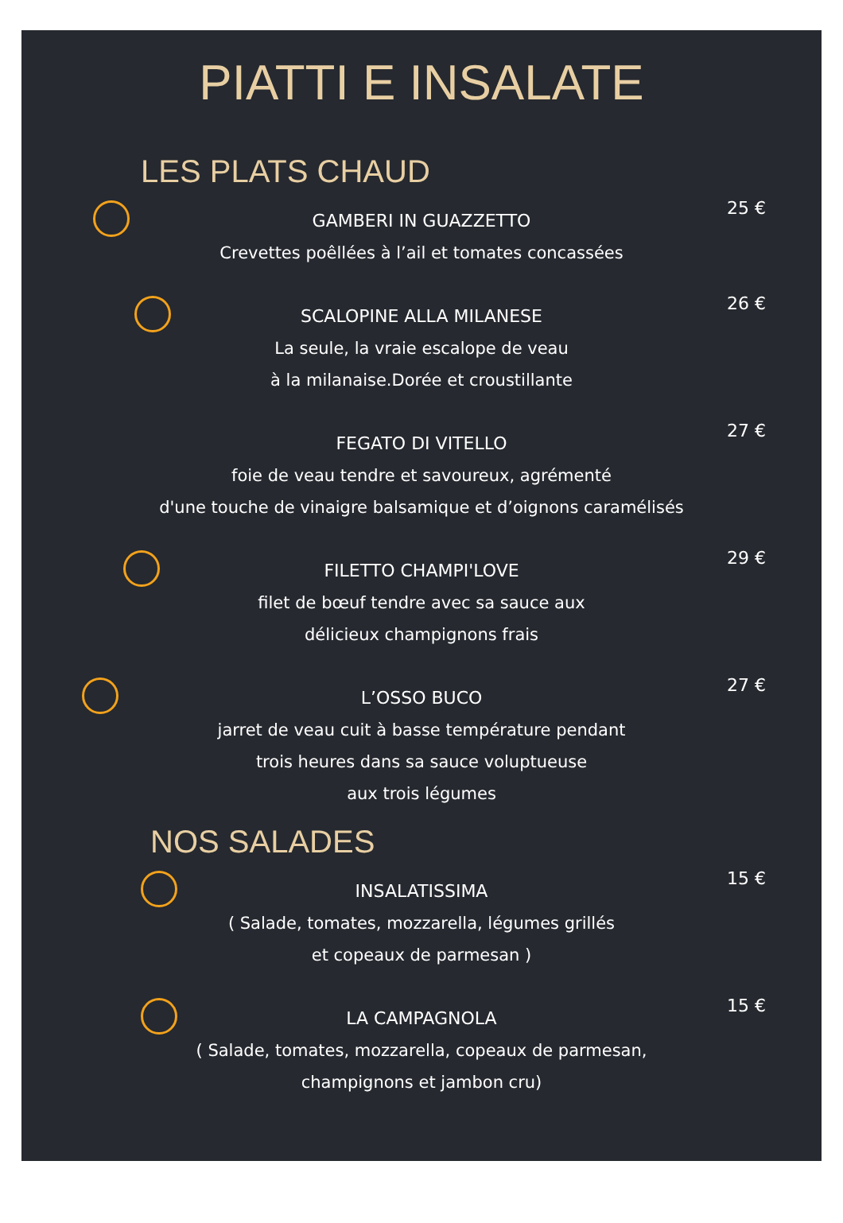PIATTI E INSALATE
LES PLATS CHAUD
25 €
GAMBERI IN GUAZZETTO
Crevettes poêllées à l’ail et tomates concassées
26 €
SCALOPINE ALLA MILANESE
La seule, la vraie escalope de veau
à la milanaise.Dorée et croustillante
27 €
FEGATO DI VITELLO
foie de veau tendre et savoureux, agrémenté
d'une touche de vinaigre balsamique et d’oignons caramélisés
29 €
FILETTO CHAMPI'LOVE
filet de bœuf tendre avec sa sauce aux
délicieux champignons frais
27 €
L’OSSO BUCO
jarret de veau cuit à basse température pendant
trois heures dans sa sauce voluptueuse
aux trois légumes
NOS SALADES
15 €
INSALATISSIMA
( Salade, tomates, mozzarella, légumes grillés
et copeaux de parmesan )
15 €
LA CAMPAGNOLA
( Salade, tomates, mozzarella, copeaux de parmesan,
champignons et jambon cru)